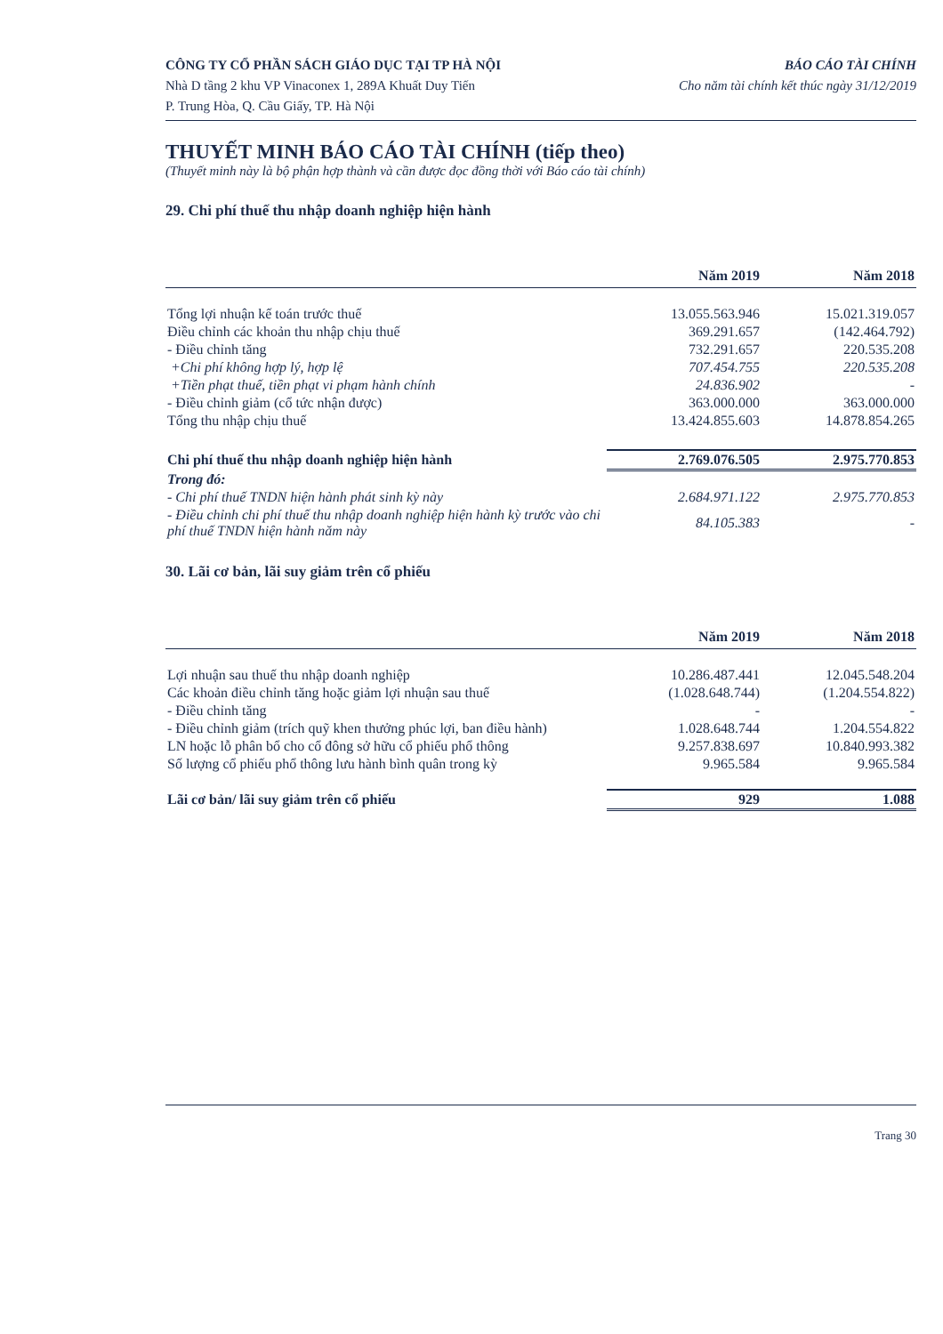CÔNG TY CỔ PHẦN SÁCH GIÁO DỤC TẠI TP HÀ NỘI
Nhà D tầng 2 khu VP Vinaconex 1, 289A Khuất Duy Tiến
P. Trung Hòa, Q. Cầu Giấy, TP. Hà Nội
BÁO CÁO TÀI CHÍNH
Cho năm tài chính kết thúc ngày 31/12/2019
THUYẾT MINH BÁO CÁO TÀI CHÍNH (tiếp theo)
(Thuyết minh này là bộ phận hợp thành và cần được đọc đồng thời với Báo cáo tài chính)
29. Chi phí thuế thu nhập doanh nghiệp hiện hành
| | Năm 2019 | Năm 2018 |
| --- | --- | --- |
| Tổng lợi nhuận kế toán trước thuế | 13.055.563.946 | 15.021.319.057 |
| Điều chỉnh các khoản thu nhập chịu thuế | 369.291.657 | (142.464.792) |
| - Điều chỉnh tăng | 732.291.657 | 220.535.208 |
| +Chi phí không hợp lý, hợp lệ | 707.454.755 | 220.535.208 |
| +Tiền phạt thuế, tiền phạt vi phạm hành chính | 24.836.902 | - |
| - Điều chỉnh giảm (cổ tức nhận được) | 363.000.000 | 363.000.000 |
| Tổng thu nhập chịu thuế | 13.424.855.603 | 14.878.854.265 |
| Chi phí thuế thu nhập doanh nghiệp hiện hành | 2.769.076.505 | 2.975.770.853 |
| Trong đó: | | |
| - Chi phí thuế TNDN hiện hành phát sinh kỳ này | 2.684.971.122 | 2.975.770.853 |
| - Điều chỉnh chi phí thuế thu nhập doanh nghiệp hiện hành kỳ trước vào chi phí thuế TNDN hiện hành năm này | 84.105.383 | - |
30. Lãi cơ bản, lãi suy giảm trên cổ phiếu
| | Năm 2019 | Năm 2018 |
| --- | --- | --- |
| Lợi nhuận sau thuế thu nhập doanh nghiệp | 10.286.487.441 | 12.045.548.204 |
| Các khoản điều chỉnh tăng hoặc giảm lợi nhuận sau thuế | (1.028.648.744) | (1.204.554.822) |
| - Điều chỉnh tăng | - | - |
| - Điều chỉnh giảm (trích quỹ khen thưởng phúc lợi, ban điều hành) | 1.028.648.744 | 1.204.554.822 |
| LN hoặc lỗ phân bổ cho cổ đông sở hữu cổ phiếu phổ thông | 9.257.838.697 | 10.840.993.382 |
| Số lượng cổ phiếu phổ thông lưu hành bình quân trong kỳ | 9.965.584 | 9.965.584 |
| Lãi cơ bản/ lãi suy giảm trên cổ phiếu | 929 | 1.088 |
Trang 30